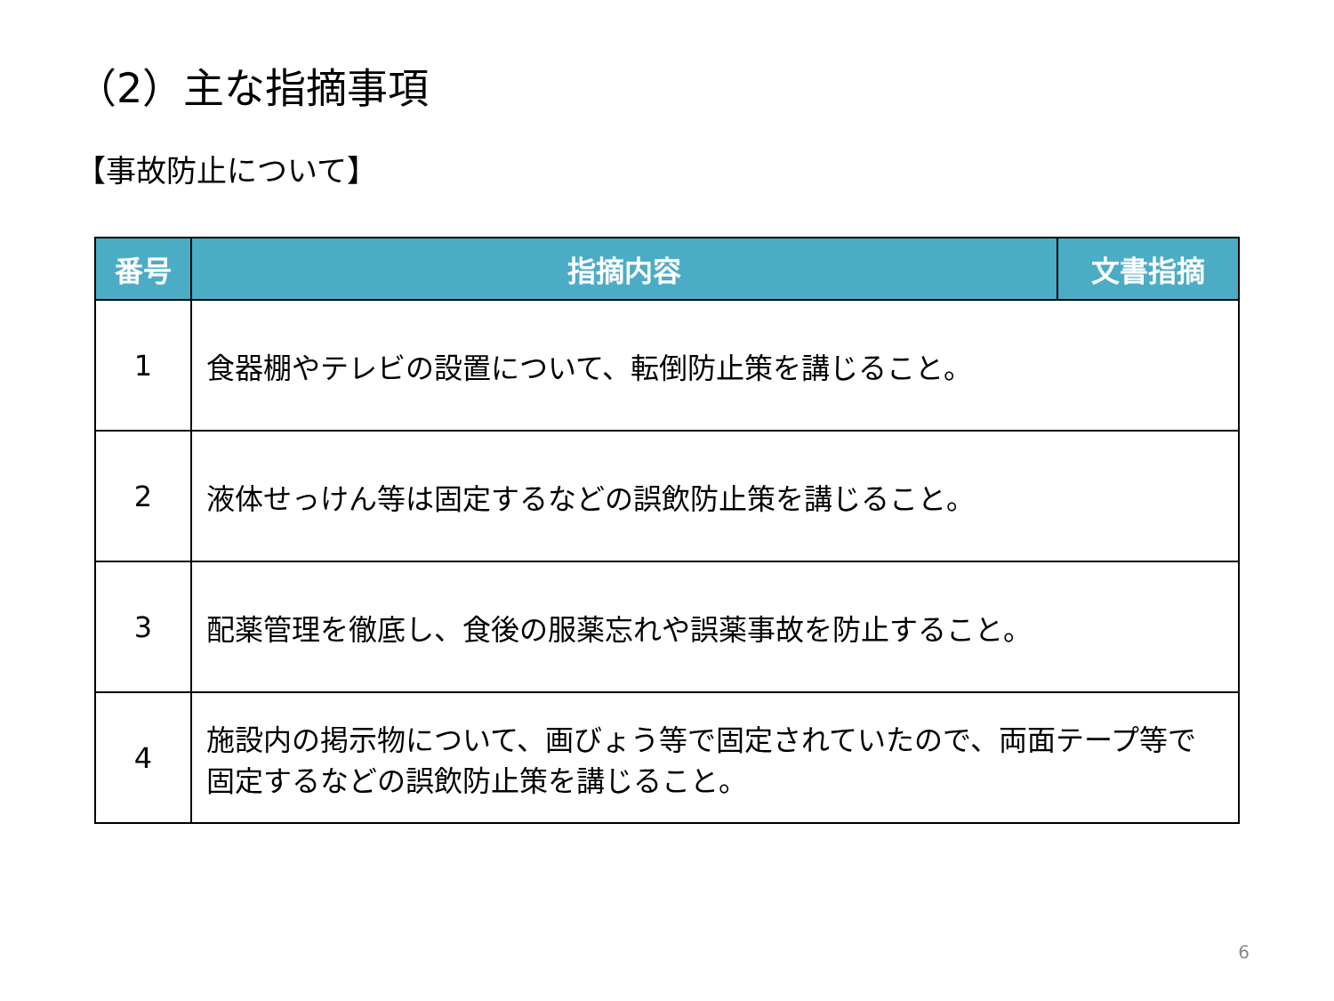（2）主な指摘事項
【事故防止について】
| 番号 | 指摘内容 | 文書指摘 |
| --- | --- | --- |
| 1 | 食器棚やテレビの設置について、転倒防止策を講じること。 | |
| 2 | 液体せっけん等は固定するなどの誤飲防止策を講じること。 | |
| 3 | 配薬管理を徹底し、食後の服薬忘れや誤薬事故を防止すること。 | |
| 4 | 施設内の掲示物について、画びょう等で固定されていたので、両面テープ等で固定するなどの誤飲防止策を講じること。 | |
6